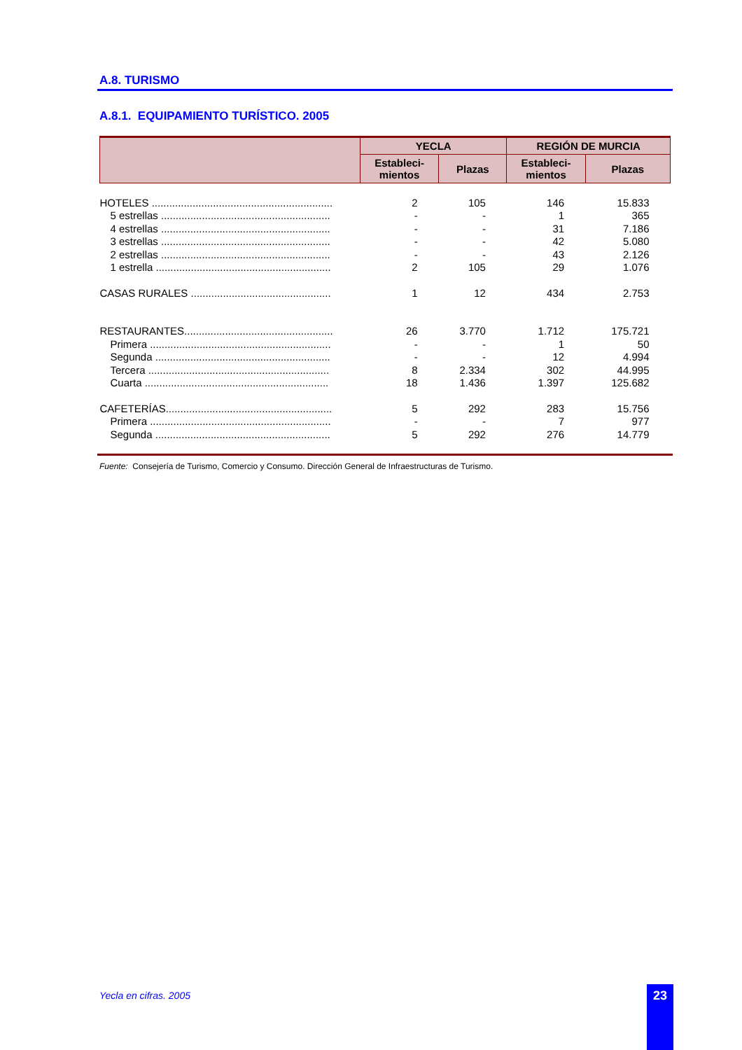A.8. TURISMO
A.8.1. EQUIPAMIENTO TURÍSTICO. 2005
| | YECLA | | REGIÓN DE MURCIA | |
| --- | --- | --- | --- | --- |
| | Estableci- mientos | Plazas | Estableci- mientos | Plazas |
| HOTELES .............................................................. | 2 | 105 | 146 | 15.833 |
| 5 estrellas .......................................................... | - | - | 1 | 365 |
| 4 estrellas .......................................................... | - | - | 31 | 7.186 |
| 3 estrellas .......................................................... | - | - | 42 | 5.080 |
| 2 estrellas .......................................................... | - | - | 43 | 2.126 |
| 1 estrella ............................................................ | 2 | 105 | 29 | 1.076 |
| CASAS RURALES ................................................ | 1 | 12 | 434 | 2.753 |
| RESTAURANTES................................................... | 26 | 3.770 | 1.712 | 175.721 |
| Primera .............................................................. | - | - | 1 | 50 |
| Segunda ............................................................ | - | - | 12 | 4.994 |
| Tercera .............................................................. | 8 | 2.334 | 302 | 44.995 |
| Cuarta ............................................................... | 18 | 1.436 | 1.397 | 125.682 |
| CAFETERÍAS......................................................... | 5 | 292 | 283 | 15.756 |
| Primera .............................................................. | - | - | 7 | 977 |
| Segunda ............................................................ | 5 | 292 | 276 | 14.779 |
Fuente: Consejería de Turismo, Comercio y Consumo. Dirección General de Infraestructuras de Turismo.
Yecla en cifras. 2005 23